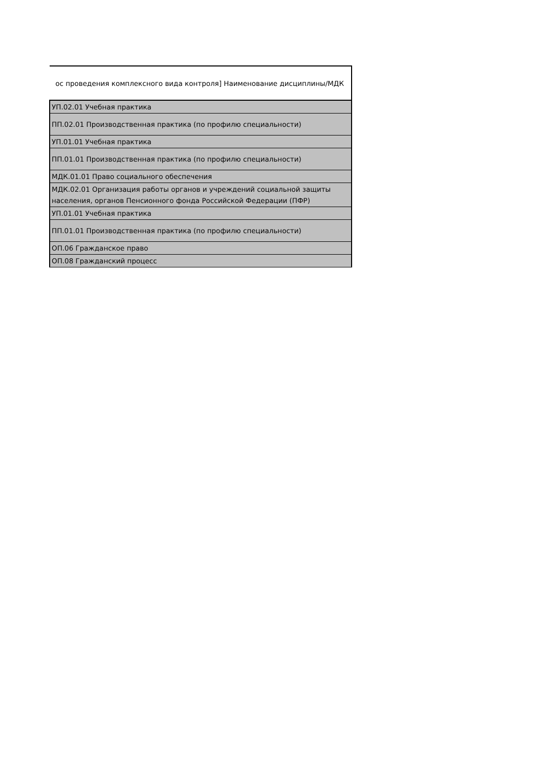| ос проведения комплексного вида контроля] Наименование дисциплины/МДК |
| --- |
| УП.02.01 Учебная практика |
| ПП.02.01 Производственная практика (по профилю специальности) |
| УП.01.01 Учебная практика |
| ПП.01.01 Производственная практика (по профилю специальности) |
| МДК.01.01 Право социального обеспечения |
| МДК.02.01 Организация работы органов и учреждений социальной защиты населения, органов Пенсионного фонда Российской Федерации (ПФР) |
| УП.01.01 Учебная практика |
| ПП.01.01 Производственная практика (по профилю специальности) |
| ОП.06 Гражданское право |
| ОП.08 Гражданский процесс |